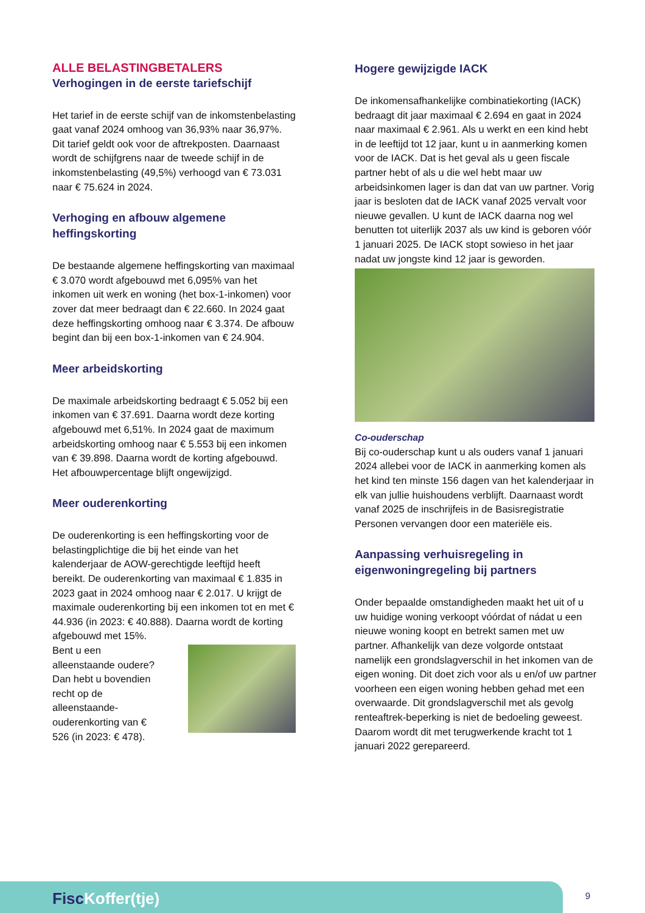ALLE BELASTINGBETALERS
Verhogingen in de eerste tariefschijf
Het tarief in de eerste schijf van de inkomstenbelasting gaat vanaf 2024 omhoog van 36,93% naar 36,97%. Dit tarief geldt ook voor de aftrekposten. Daarnaast wordt de schijfgrens naar de tweede schijf in de inkomstenbelasting (49,5%) verhoogd van € 73.031 naar € 75.624 in 2024.
Verhoging en afbouw algemene heffingskorting
De bestaande algemene heffingskorting van maximaal € 3.070 wordt afgebouwd met 6,095% van het inkomen uit werk en woning (het box-1-inkomen) voor zover dat meer bedraagt dan € 22.660. In 2024 gaat deze heffingskorting omhoog naar € 3.374. De afbouw begint dan bij een box-1-inkomen van € 24.904.
Meer arbeidskorting
De maximale arbeidskorting bedraagt € 5.052 bij een inkomen van € 37.691. Daarna wordt deze korting afgebouwd met 6,51%. In 2024 gaat de maximum arbeidskorting omhoog naar € 5.553 bij een inkomen van € 39.898. Daarna wordt de korting afgebouwd. Het afbouwpercentage blijft ongewijzigd.
Meer ouderenkorting
De ouderenkorting is een heffingskorting voor de belastingplichtige die bij het einde van het kalenderjaar de AOW-gerechtigde leeftijd heeft bereikt. De ouderenkorting van maximaal € 1.835 in 2023 gaat in 2024 omhoog naar € 2.017. U krijgt de maximale ouderenkorting bij een inkomen tot en met € 44.936 (in 2023: € 40.888). Daarna wordt de korting afgebouwd met 15%.
Bent u een alleenstaande oudere? Dan hebt u bovendien recht op de alleenstaande-ouderenkorting van € 526 (in 2023: € 478).
Hogere gewijzigde IACK
De inkomensafhankelijke combinatiekorting (IACK) bedraagt dit jaar maximaal € 2.694 en gaat in 2024 naar maximaal € 2.961. Als u werkt en een kind hebt in de leeftijd tot 12 jaar, kunt u in aanmerking komen voor de IACK. Dat is het geval als u geen fiscale partner hebt of als u die wel hebt maar uw arbeidsinkomen lager is dan dat van uw partner. Vorig jaar is besloten dat de IACK vanaf 2025 vervalt voor nieuwe gevallen. U kunt de IACK daarna nog wel benutten tot uiterlijk 2037 als uw kind is geboren vóór 1 januari 2025. De IACK stopt sowieso in het jaar nadat uw jongste kind 12 jaar is geworden.
Co-ouderschap
Bij co-ouderschap kunt u als ouders vanaf 1 januari 2024 allebei voor de IACK in aanmerking komen als het kind ten minste 156 dagen van het kalenderjaar in elk van jullie huishoudens verblijft. Daarnaast wordt vanaf 2025 de inschrijfeis in de Basisregistratie Personen vervangen door een materiële eis.
Aanpassing verhuisregeling in eigenwoningregeling bij partners
Onder bepaalde omstandigheden maakt het uit of u uw huidige woning verkoopt vóórdat of nádat u een nieuwe woning koopt en betrekt samen met uw partner. Afhankelijk van deze volgorde ontstaat namelijk een grondslagverschil in het inkomen van de eigen woning. Dit doet zich voor als u en/of uw partner voorheen een eigen woning hebben gehad met een overwaarde. Dit grondslagverschil met als gevolg renteaftrek-beperking is niet de bedoeling geweest. Daarom wordt dit met terugwerkende kracht tot 1 januari 2022 gerepareerd.
FiscKoffer(tje) 9